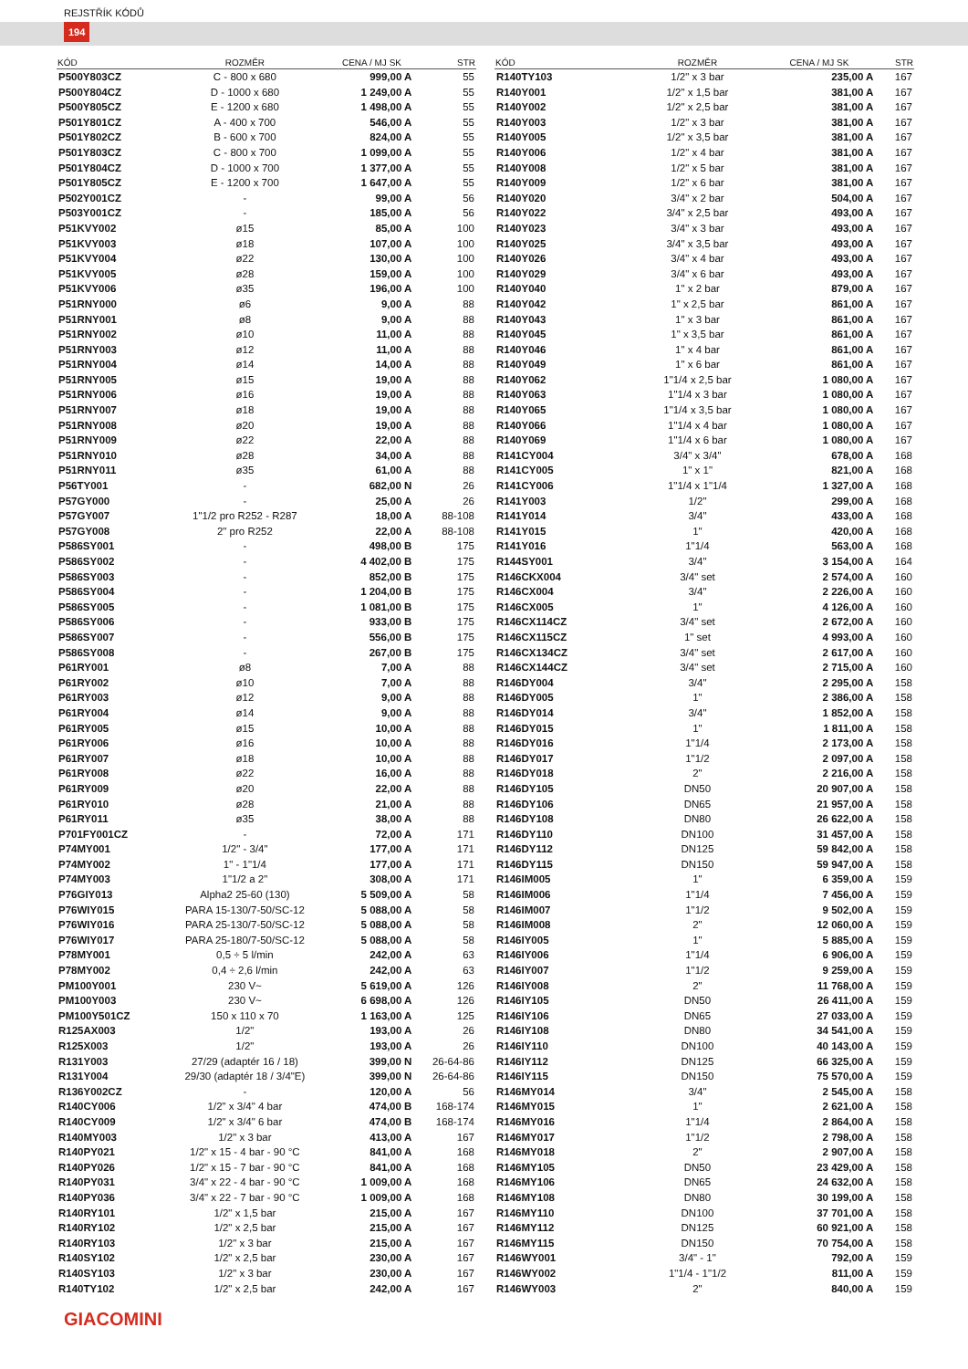REJSTŘÍK KÓDŮ
194
| KÓD | ROZMĚR | CENA / MJ SK | STR |
| --- | --- | --- | --- |
| P500Y803CZ | C - 800 x 680 | 999,00 A | 55 |
| P500Y804CZ | D - 1000 x 680 | 1 249,00 A | 55 |
| P500Y805CZ | E - 1200 x 680 | 1 498,00 A | 55 |
| P501Y801CZ | A - 400 x 700 | 546,00 A | 55 |
| P501Y802CZ | B - 600 x 700 | 824,00 A | 55 |
| P501Y803CZ | C - 800 x 700 | 1 099,00 A | 55 |
| P501Y804CZ | D - 1000 x 700 | 1 377,00 A | 55 |
| P501Y805CZ | E - 1200 x 700 | 1 647,00 A | 55 |
| P502Y001CZ | - | 99,00 A | 56 |
| P503Y001CZ | - | 185,00 A | 56 |
| P51KVY002 | ø15 | 85,00 A | 100 |
| P51KVY003 | ø18 | 107,00 A | 100 |
| P51KVY004 | ø22 | 130,00 A | 100 |
| P51KVY005 | ø28 | 159,00 A | 100 |
| P51KVY006 | ø35 | 196,00 A | 100 |
| P51RNY000 | ø6 | 9,00 A | 88 |
| P51RNY001 | ø8 | 9,00 A | 88 |
| P51RNY002 | ø10 | 11,00 A | 88 |
| P51RNY003 | ø12 | 11,00 A | 88 |
| P51RNY004 | ø14 | 14,00 A | 88 |
| P51RNY005 | ø15 | 19,00 A | 88 |
| P51RNY006 | ø16 | 19,00 A | 88 |
| P51RNY007 | ø18 | 19,00 A | 88 |
| P51RNY008 | ø20 | 19,00 A | 88 |
| P51RNY009 | ø22 | 22,00 A | 88 |
| P51RNY010 | ø28 | 34,00 A | 88 |
| P51RNY011 | ø35 | 61,00 A | 88 |
| P56TY001 | - | 682,00 N | 26 |
| P57GY000 | - | 25,00 A | 26 |
| P57GY007 | 1"1/2 pro R252 - R287 | 18,00 A | 88-108 |
| P57GY008 | 2" pro R252 | 22,00 A | 88-108 |
| P586SY001 | - | 498,00 B | 175 |
| P586SY002 | - | 4 402,00 B | 175 |
| P586SY003 | - | 852,00 B | 175 |
| P586SY004 | - | 1 204,00 B | 175 |
| P586SY005 | - | 1 081,00 B | 175 |
| P586SY006 | - | 933,00 B | 175 |
| P586SY007 | - | 556,00 B | 175 |
| P586SY008 | - | 267,00 B | 175 |
| P61RY001 | ø8 | 7,00 A | 88 |
| P61RY002 | ø10 | 7,00 A | 88 |
| P61RY003 | ø12 | 9,00 A | 88 |
| P61RY004 | ø14 | 9,00 A | 88 |
| P61RY005 | ø15 | 10,00 A | 88 |
| P61RY006 | ø16 | 10,00 A | 88 |
| P61RY007 | ø18 | 10,00 A | 88 |
| P61RY008 | ø22 | 16,00 A | 88 |
| P61RY009 | ø20 | 22,00 A | 88 |
| P61RY010 | ø28 | 21,00 A | 88 |
| P61RY011 | ø35 | 38,00 A | 88 |
| P701FY001CZ | - | 72,00 A | 171 |
| P74MY001 | 1/2" - 3/4" | 177,00 A | 171 |
| P74MY002 | 1" - 1"1/4 | 177,00 A | 171 |
| P74MY003 | 1"1/2 a 2" | 308,00 A | 171 |
| P76GIY013 | Alpha2 25-60 (130) | 5 509,00 A | 58 |
| P76WIY015 | PARA 15-130/7-50/SC-12 | 5 088,00 A | 58 |
| P76WIY016 | PARA 25-130/7-50/SC-12 | 5 088,00 A | 58 |
| P76WIY017 | PARA 25-180/7-50/SC-12 | 5 088,00 A | 58 |
| P78MY001 | 0,5 ÷ 5 l/min | 242,00 A | 63 |
| P78MY002 | 0,4 ÷ 2,6 l/min | 242,00 A | 63 |
| PM100Y001 | 230 V~ | 5 619,00 A | 126 |
| PM100Y003 | 230 V~ | 6 698,00 A | 126 |
| PM100Y501CZ | 150 x 110 x 70 | 1 163,00 A | 125 |
| R125AX003 | 1/2" | 193,00 A | 26 |
| R125X003 | 1/2" | 193,00 A | 26 |
| R131Y003 | 27/29 (adaptér 16 / 18) | 399,00 N | 26-64-86 |
| R131Y004 | 29/30 (adaptér 18 / 3/4"E) | 399,00 N | 26-64-86 |
| R136Y002CZ | - | 120,00 A | 56 |
| R140CY006 | 1/2" x 3/4" 4 bar | 474,00 B | 168-174 |
| R140CY009 | 1/2" x 3/4" 6 bar | 474,00 B | 168-174 |
| R140MY003 | 1/2" x 3 bar | 413,00 A | 167 |
| R140PY021 | 1/2" x 15 - 4 bar - 90 °C | 841,00 A | 168 |
| R140PY026 | 1/2" x 15 - 7 bar - 90 °C | 841,00 A | 168 |
| R140PY031 | 3/4" x 22 - 4 bar - 90 °C | 1 009,00 A | 168 |
| R140PY036 | 3/4" x 22 - 7 bar - 90 °C | 1 009,00 A | 168 |
| R140RY101 | 1/2" x 1,5 bar | 215,00 A | 167 |
| R140RY102 | 1/2" x 2,5 bar | 215,00 A | 167 |
| R140RY103 | 1/2" x 3 bar | 215,00 A | 167 |
| R140SY102 | 1/2" x 2,5 bar | 230,00 A | 167 |
| R140SY103 | 1/2" x 3 bar | 230,00 A | 167 |
| R140TY102 | 1/2" x 2,5 bar | 242,00 A | 167 |
| KÓD | ROZMĚR | CENA / MJ SK | STR |
| --- | --- | --- | --- |
| R140TY103 | 1/2" x 3 bar | 235,00 A | 167 |
| R140Y001 | 1/2" x 1,5 bar | 381,00 A | 167 |
| R140Y002 | 1/2" x 2,5 bar | 381,00 A | 167 |
| R140Y003 | 1/2" x 3 bar | 381,00 A | 167 |
| R140Y005 | 1/2" x 3,5 bar | 381,00 A | 167 |
| R140Y006 | 1/2" x 4 bar | 381,00 A | 167 |
| R140Y008 | 1/2" x 5 bar | 381,00 A | 167 |
| R140Y009 | 1/2" x 6 bar | 381,00 A | 167 |
| R140Y020 | 3/4" x 2 bar | 504,00 A | 167 |
| R140Y022 | 3/4" x 2,5 bar | 493,00 A | 167 |
| R140Y023 | 3/4" x 3 bar | 493,00 A | 167 |
| R140Y025 | 3/4" x 3,5 bar | 493,00 A | 167 |
| R140Y026 | 3/4" x 4 bar | 493,00 A | 167 |
| R140Y029 | 3/4" x 6 bar | 493,00 A | 167 |
| R140Y040 | 1" x 2 bar | 879,00 A | 167 |
| R140Y042 | 1" x 2,5 bar | 861,00 A | 167 |
| R140Y043 | 1" x 3 bar | 861,00 A | 167 |
| R140Y045 | 1" x 3,5 bar | 861,00 A | 167 |
| R140Y046 | 1" x 4 bar | 861,00 A | 167 |
| R140Y049 | 1" x 6 bar | 861,00 A | 167 |
| R140Y062 | 1"1/4 x 2,5 bar | 1 080,00 A | 167 |
| R140Y063 | 1"1/4 x 3 bar | 1 080,00 A | 167 |
| R140Y065 | 1"1/4 x 3,5 bar | 1 080,00 A | 167 |
| R140Y066 | 1"1/4 x 4 bar | 1 080,00 A | 167 |
| R140Y069 | 1"1/4 x 6 bar | 1 080,00 A | 167 |
| R141CY004 | 3/4" x 3/4" | 678,00 A | 168 |
| R141CY005 | 1" x 1" | 821,00 A | 168 |
| R141CY006 | 1"1/4 x 1"1/4 | 1 327,00 A | 168 |
| R141Y003 | 1/2" | 299,00 A | 168 |
| R141Y014 | 3/4" | 433,00 A | 168 |
| R141Y015 | 1" | 420,00 A | 168 |
| R141Y016 | 1"1/4 | 563,00 A | 168 |
| R144SY001 | 3/4" | 3 154,00 A | 164 |
| R146CKX004 | 3/4" set | 2 574,00 A | 160 |
| R146CX004 | 3/4" | 2 226,00 A | 160 |
| R146CX005 | 1" | 4 126,00 A | 160 |
| R146CX114CZ | 3/4" set | 2 672,00 A | 160 |
| R146CX115CZ | 1" set | 4 993,00 A | 160 |
| R146CX134CZ | 3/4" set | 2 617,00 A | 160 |
| R146CX144CZ | 3/4" set | 2 715,00 A | 160 |
| R146DY004 | 3/4" | 2 295,00 A | 158 |
| R146DY005 | 1" | 2 386,00 A | 158 |
| R146DY014 | 3/4" | 1 852,00 A | 158 |
| R146DY015 | 1" | 1 811,00 A | 158 |
| R146DY016 | 1"1/4 | 2 173,00 A | 158 |
| R146DY017 | 1"1/2 | 2 097,00 A | 158 |
| R146DY018 | 2" | 2 216,00 A | 158 |
| R146DY105 | DN50 | 20 907,00 A | 158 |
| R146DY106 | DN65 | 21 957,00 A | 158 |
| R146DY108 | DN80 | 26 622,00 A | 158 |
| R146DY110 | DN100 | 31 457,00 A | 158 |
| R146DY112 | DN125 | 59 842,00 A | 158 |
| R146DY115 | DN150 | 59 947,00 A | 158 |
| R146IM005 | 1" | 6 359,00 A | 159 |
| R146IM006 | 1"1/4 | 7 456,00 A | 159 |
| R146IM007 | 1"1/2 | 9 502,00 A | 159 |
| R146IM008 | 2" | 12 060,00 A | 159 |
| R146IY005 | 1" | 5 885,00 A | 159 |
| R146IY006 | 1"1/4 | 6 906,00 A | 159 |
| R146IY007 | 1"1/2 | 9 259,00 A | 159 |
| R146IY008 | 2" | 11 768,00 A | 159 |
| R146IY105 | DN50 | 26 411,00 A | 159 |
| R146IY106 | DN65 | 27 033,00 A | 159 |
| R146IY108 | DN80 | 34 541,00 A | 159 |
| R146IY110 | DN100 | 40 143,00 A | 159 |
| R146IY112 | DN125 | 66 325,00 A | 159 |
| R146IY115 | DN150 | 75 570,00 A | 159 |
| R146MY014 | 3/4" | 2 545,00 A | 158 |
| R146MY015 | 1" | 2 621,00 A | 158 |
| R146MY016 | 1"1/4 | 2 864,00 A | 158 |
| R146MY017 | 1"1/2 | 2 798,00 A | 158 |
| R146MY018 | 2" | 2 907,00 A | 158 |
| R146MY105 | DN50 | 23 429,00 A | 158 |
| R146MY106 | DN65 | 24 632,00 A | 158 |
| R146MY108 | DN80 | 30 199,00 A | 158 |
| R146MY110 | DN100 | 37 701,00 A | 158 |
| R146MY112 | DN125 | 60 921,00 A | 158 |
| R146MY115 | DN150 | 70 754,00 A | 158 |
| R146WY001 | 3/4" - 1" | 792,00 A | 159 |
| R146WY002 | 1"1/4 - 1"1/2 | 811,00 A | 159 |
| R146WY003 | 2" | 840,00 A | 159 |
GIACOMINI